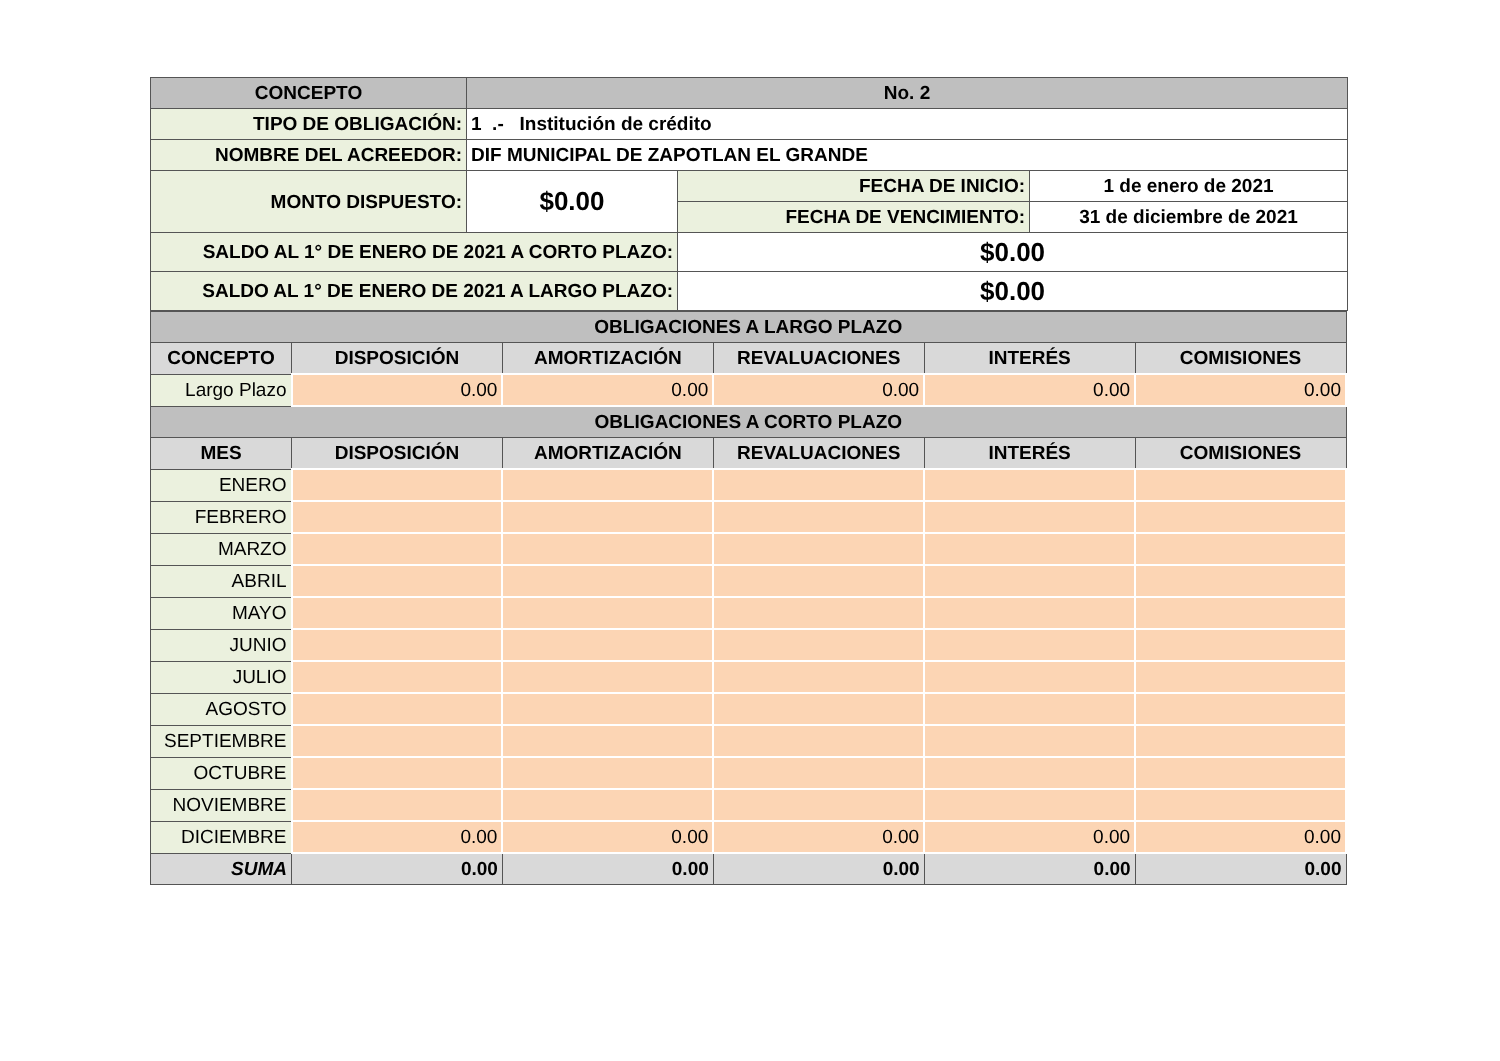| CONCEPTO | No. 2 | | |
| TIPO DE OBLIGACIÓN: | 1 .- Institución de crédito | | |
| NOMBRE DEL ACREEDOR: | DIF MUNICIPAL DE ZAPOTLAN EL GRANDE | | |
| MONTO DISPUESTO: | $0.00 | FECHA DE INICIO: | 1 de enero de 2021 |
| | | FECHA DE VENCIMIENTO: | 31 de diciembre de 2021 |
| SALDO AL 1° DE ENERO DE 2021 A CORTO PLAZO: | | $0.00 | |
| SALDO AL 1° DE ENERO DE 2021 A LARGO PLAZO: | | $0.00 | |
| OBLIGACIONES A LARGO PLAZO | | | | | |
| CONCEPTO | DISPOSICIÓN | AMORTIZACIÓN | REVALUACIONES | INTERÉS | COMISIONES |
| Largo Plazo | 0.00 | 0.00 | 0.00 | 0.00 | 0.00 |
| OBLIGACIONES A CORTO PLAZO | | | | | |
| MES | DISPOSICIÓN | AMORTIZACIÓN | REVALUACIONES | INTERÉS | COMISIONES |
| ENERO | | | | | |
| FEBRERO | | | | | |
| MARZO | | | | | |
| ABRIL | | | | | |
| MAYO | | | | | |
| JUNIO | | | | | |
| JULIO | | | | | |
| AGOSTO | | | | | |
| SEPTIEMBRE | | | | | |
| OCTUBRE | | | | | |
| NOVIEMBRE | | | | | |
| DICIEMBRE | 0.00 | 0.00 | 0.00 | 0.00 | 0.00 |
| SUMA | 0.00 | 0.00 | 0.00 | 0.00 | 0.00 |